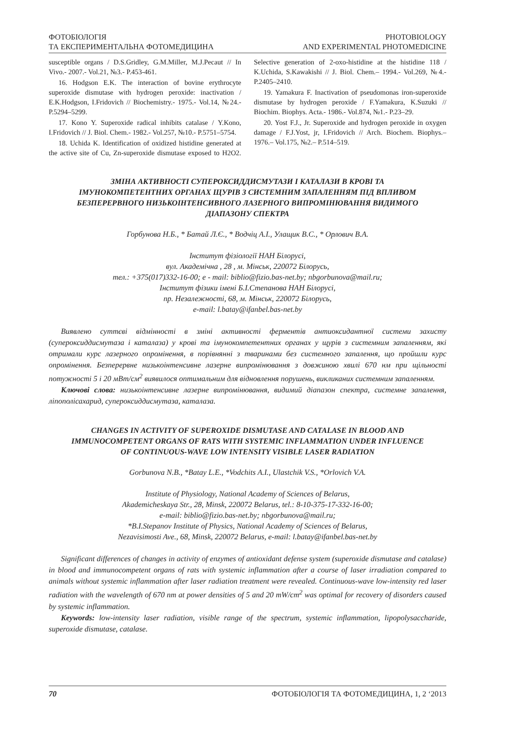ФОТОБІОЛОГІЯ
ТА ЕКСПЕРИМЕНТАЛЬНА ФОТОМЕДИЦИНА
PHOTOBIOLOGY
AND EXPERIMENTAL PHOTOMEDICINE
susceptible organs / D.S.Gridley, G.M.Miller, M.J.Pecaut // In Vivo.- 2007.- Vol.21, №3.- P.453-461.
16. Hodgson E.K. The interaction of bovine erythrocyte superoxide dismutase with hydrogen peroxide: inactivation / E.K.Hodgson, I.Fridovich // Biochemistry.- 1975.- Vol.14, №24.- P.5294–5299.
17. Kono Y. Superoxide radical inhibits catalase / Y.Kono, I.Fridovich // J. Biol. Chem.- 1982.- Vol.257, №10.- P.5751–5754.
18. Uchida K. Identification of oxidized histidine generated at the active site of Cu, Zn-superoxide dismutase exposed to H2O2. Selective generation of 2-oxo-histidine at the histidine 118 / K.Uchida, S.Kawakishi // J. Biol. Chem.– 1994.- Vol.269, №4.- P.2405–2410.
19. Yamakura F. Inactivation of pseudomonas iron-superoxide dismutase by hydrogen peroxide / F.Yamakura, K.Suzuki // Biochim. Biophys. Acta.- 1986.- Vol.874, №1.- P.23–29.
20. Yost F.J., Jr. Superoxide and hydrogen peroxide in oxygen damage / F.J.Yost, jr, I.Fridovich // Arch. Biochem. Biophys.– 1976.– Vol.175, №2.– P.514–519.
ЗМІНА АКТИВНОСТІ СУПЕРОКСИДДИСМУТАЗИ І КАТАЛАЗИ В КРОВІ ТА ІМУНОКОМПЕТЕНТНИХ ОРГАНАХ ЩУРІВ З СИСТЕМНИМ ЗАПАЛЕННЯМ ПІД ВПЛИВОМ БЕЗПЕРЕРВНОГО НИЗЬКОІНТЕНСИВНОГО ЛАЗЕРНОГО ВИПРОМІНЮВАННЯ ВИДИМОГО ДІАПАЗОНУ СПЕКТРА
Горбунова Н.Б., * Батай Л.Є., * Водчіц А.І., Улащик В.С., * Орлович В.А.
Інститут фізіології НАН Білорусі,
вул. Академічна , 28 , м. Мінськ, 220072 Білорусь,
тел.: +375(017)332-16-00; e - mail: biblio@fizio.bas-net.by; nbgorbunova@mail.ru;
Інститут фізики імені Б.І.Степанова НАН Білорусі,
пр. Незалежності, 68, м. Мінськ, 220072 Білорусь,
e-mail: l.batay@ifanbel.bas-net.by
Виявлено суттєві відмінності в зміні активності ферментів антиоксидантної системи захисту (супероксиддисмутаза і каталаза) у крові та імунокомпетентних органах у щурів з системним запаленням, які отримали курс лазерного опромінення, в порівнянні з тваринами без системного запалення, що пройшли курс опромінення. Безперервне низькоінтенсивне лазерне випромінювання з довжиною хвилі 670 нм при щільності потужності 5 і 20 мВт/см<sup>2</sup> виявилося оптимальним для відновлення порушень, викликаних системним запаленням.
Ключові слова: низькоінтенсивне лазерне випромінювання, видимий діапазон спектра, системне запалення, ліпополісахарид, супероксиддисмутаза, каталаза.
CHANGES IN ACTIVITY OF SUPEROXIDE DISMUTASE AND CATALASE IN BLOOD AND IMMUNOCOMPETENT ORGANS OF RATS WITH SYSTEMIC INFLAMMATION UNDER INFLUENCE OF CONTINUOUS-WAVE LOW INTENSITY VISIBLE LASER RADIATION
Gorbunova N.B., *Batay L.E., *Vodchits A.I., Ulastchik V.S., *Orlovich V.A.
Institute of Physiology, National Academy of Sciences of Belarus,
Akademicheskaya Str., 28, Minsk, 220072 Belarus, tel.: 8-10-375-17-332-16-00;
e-mail: biblio@fizio.bas-net.by; nbgorbunova@mail.ru;
*B.I.Stepanov Institute of Physics, National Academy of Sciences of Belarus,
Nezavisimosti Ave., 68, Minsk, 220072 Belarus, e-mail: l.batay@ifanbel.bas-net.by
Significant differences of changes in activity of enzymes of antioxidant defense system (superoxide dismutase and catalase) in blood and immunocompetent organs of rats with systemic inflammation after a course of laser irradiation compared to animals without systemic inflammation after laser radiation treatment were revealed. Continuous-wave low-intensity red laser radiation with the wavelength of 670 nm at power densities of 5 and 20 mW/cm<sup>2</sup> was optimal for recovery of disorders caused by systemic inflammation.
Keywords: low-intensity laser radiation, visible range of the spectrum, systemic inflammation, lipopolysaccharide, superoxide dismutase, catalase.
70 ФОТОБІОЛОГІЯ ТА ФОТОМЕДИЦИНА, 1, 2 ‘2013